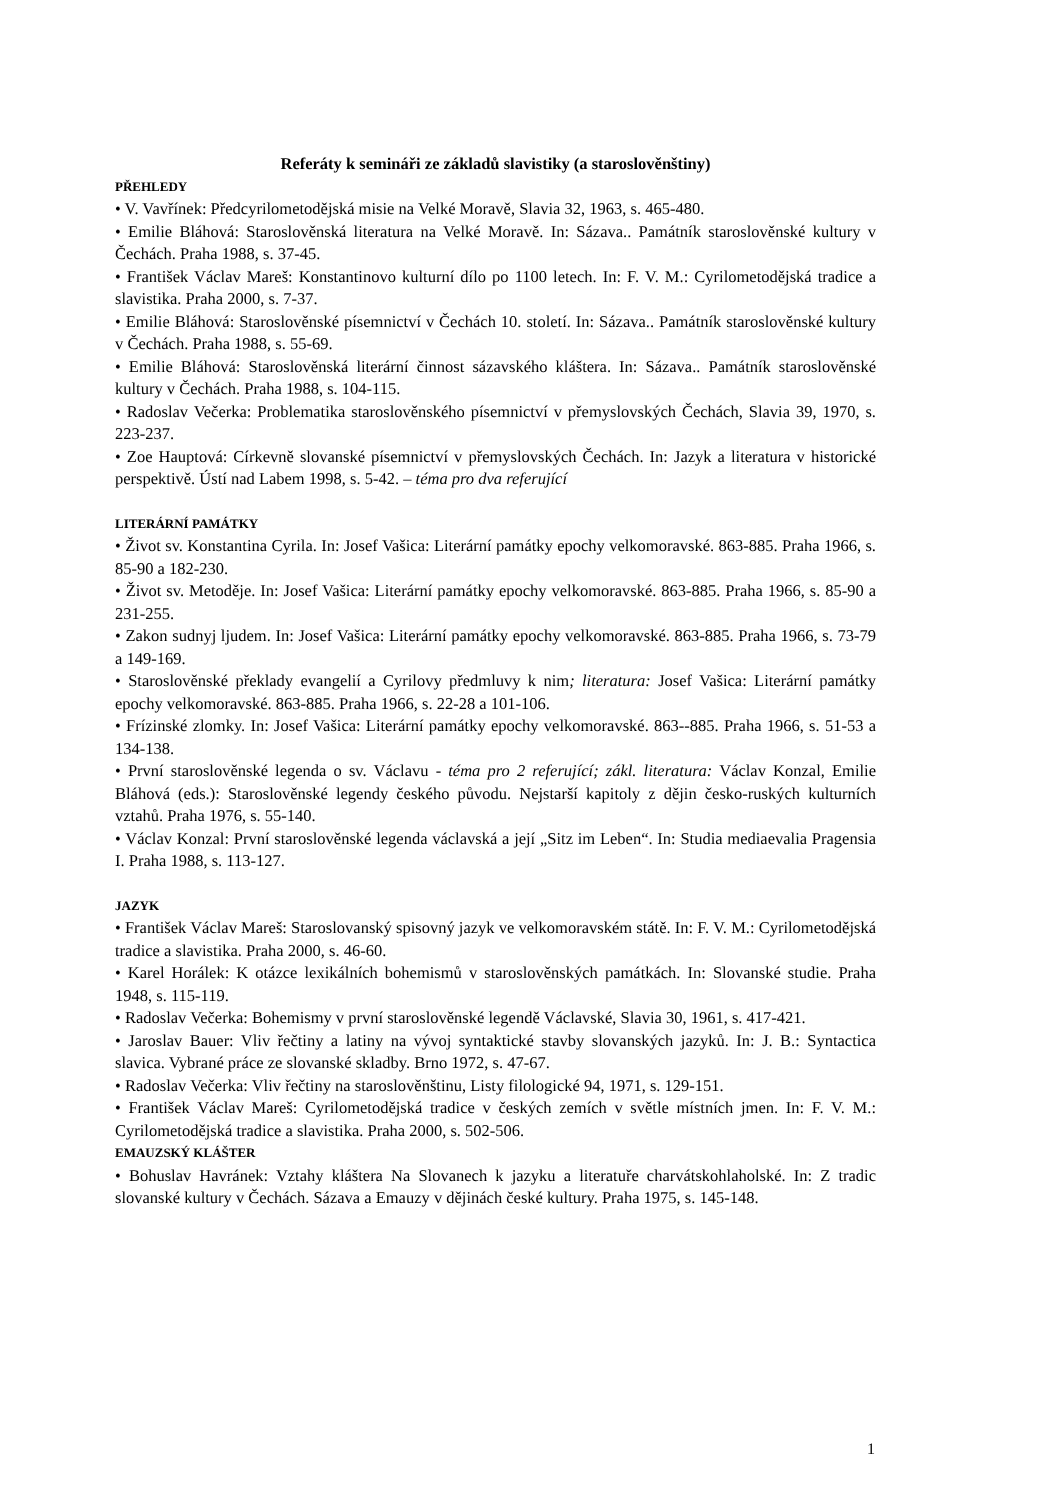Referáty k semináři ze základů slavistiky (a staroslověnštiny)
PŘEHLEDY
• V. Vavřínek: Předcyrilometodějská misie na Velké Moravě, Slavia 32, 1963, s. 465-480.
• Emilie Bláhová: Staroslověnská literatura na Velké Moravě. In: Sázava.. Památník staroslověnské kultury v Čechách. Praha 1988, s. 37-45.
• František Václav Mareš: Konstantinovo kulturní dílo po 1100 letech. In: F. V. M.: Cyrilometodějská tradice a slavistika. Praha 2000, s. 7-37.
• Emilie Bláhová: Staroslověnské písemnictví v Čechách 10. století. In: Sázava.. Památník staroslověnské kultury v Čechách. Praha 1988, s. 55-69.
• Emilie Bláhová: Staroslověnská literární činnost sázavského kláštera. In: Sázava.. Památník staroslověnské kultury v Čechách. Praha 1988, s. 104-115.
• Radoslav Večerka: Problematika staroslověnského písemnictví v přemyslovských Čechách, Slavia 39, 1970, s. 223-237.
• Zoe Hauptová: Církevně slovanské písemnictví v přemyslovských Čechách. In: Jazyk a literatura v historické perspektivě. Ústí nad Labem 1998, s. 5-42. – téma pro dva referující
LITERÁRNÍ PAMÁTKY
• Život sv. Konstantina Cyrila. In: Josef Vašica: Literární památky epochy velkomoravské. 863-885. Praha 1966, s. 85-90 a 182-230.
• Život sv. Metoděje. In: Josef Vašica: Literární památky epochy velkomoravské. 863-885. Praha 1966, s. 85-90 a 231-255.
• Zakon sudnyj ljudem. In: Josef Vašica: Literární památky epochy velkomoravské. 863-885. Praha 1966, s. 73-79 a 149-169.
• Staroslověnské překlady evangelií a Cyrilovy předmluvy k nim; literatura: Josef Vašica: Literární památky epochy velkomoravské. 863-885. Praha 1966, s. 22-28 a 101-106.
• Frízinské zlomky. In: Josef Vašica: Literární památky epochy velkomoravské. 863--885. Praha 1966, s. 51-53 a 134-138.
• První staroslověnské legenda o sv. Václavu - téma pro 2 referující; zákl. literatura: Václav Konzal, Emilie Bláhová (eds.): Staroslověnské legendy českého původu. Nejstarší kapitoly z dějin česko-ruských kulturních vztahů. Praha 1976, s. 55-140.
• Václav Konzal: První staroslověnské legenda václavská a její „Sitz im Leben“. In: Studia mediaevalia Pragensia I. Praha 1988, s. 113-127.
JAZYK
• František Václav Mareš: Staroslovanský spisovný jazyk ve velkomoravském státě. In: F. V. M.: Cyrilometodějská tradice a slavistika. Praha 2000, s. 46-60.
• Karel Horálek: K otázce lexikálních bohemismů v staroslověnských památkách. In: Slovanské studie. Praha 1948, s. 115-119.
• Radoslav Večerka: Bohemismy v první staroslověnské legendě Václavské, Slavia 30, 1961, s. 417-421.
• Jaroslav Bauer: Vliv řečtiny a latiny na vývoj syntaktické stavby slovanských jazyků. In: J. B.: Syntactica slavica. Vybrané práce ze slovanské skladby. Brno 1972, s. 47-67.
• Radoslav Večerka: Vliv řečtiny na staroslověnštinu, Listy filologické 94, 1971, s. 129-151.
• František Václav Mareš: Cyrilometodějská tradice v českých zemích v světle místních jmen. In: F. V. M.: Cyrilometodějská tradice a slavistika. Praha 2000, s. 502-506.
EMAUZSKÝ KLÁŠTER
• Bohuslav Havránek: Vztahy kláštera Na Slovanech k jazyku a literatuře charvátskohlaholské. In: Z tradic slovanské kultury v Čechách. Sázava a Emauzy v dějinách české kultury. Praha 1975, s. 145-148.
1